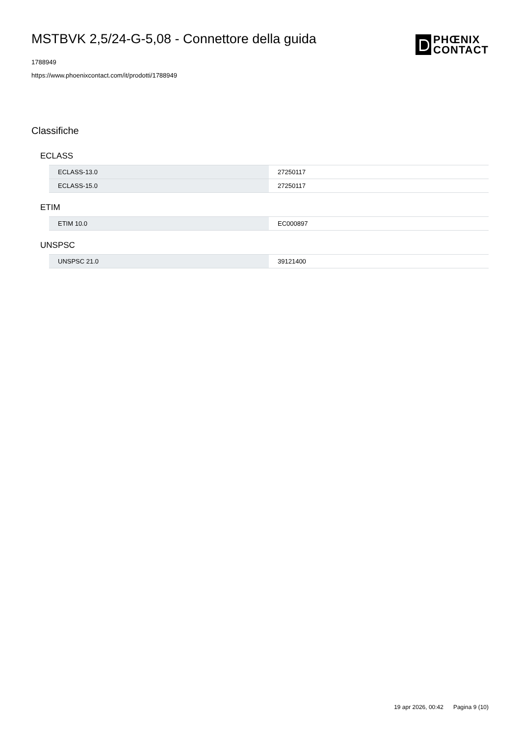MSTBVK 2,5/24-G-5,08 - Connettore della guida
1788949
https://www.phoenixcontact.com/it/prodotti/1788949
PHŒNIX
CONTACT
Classifiche
ECLASS
| ECLASS-13.0 | 27250117 |
| ECLASS-15.0 | 27250117 |
ETIM
| ETIM 10.0 | EC000897 |
UNSPSC
| UNSPSC 21.0 | 39121400 |
19 apr 2026, 00:42 Pagina 9 (10)